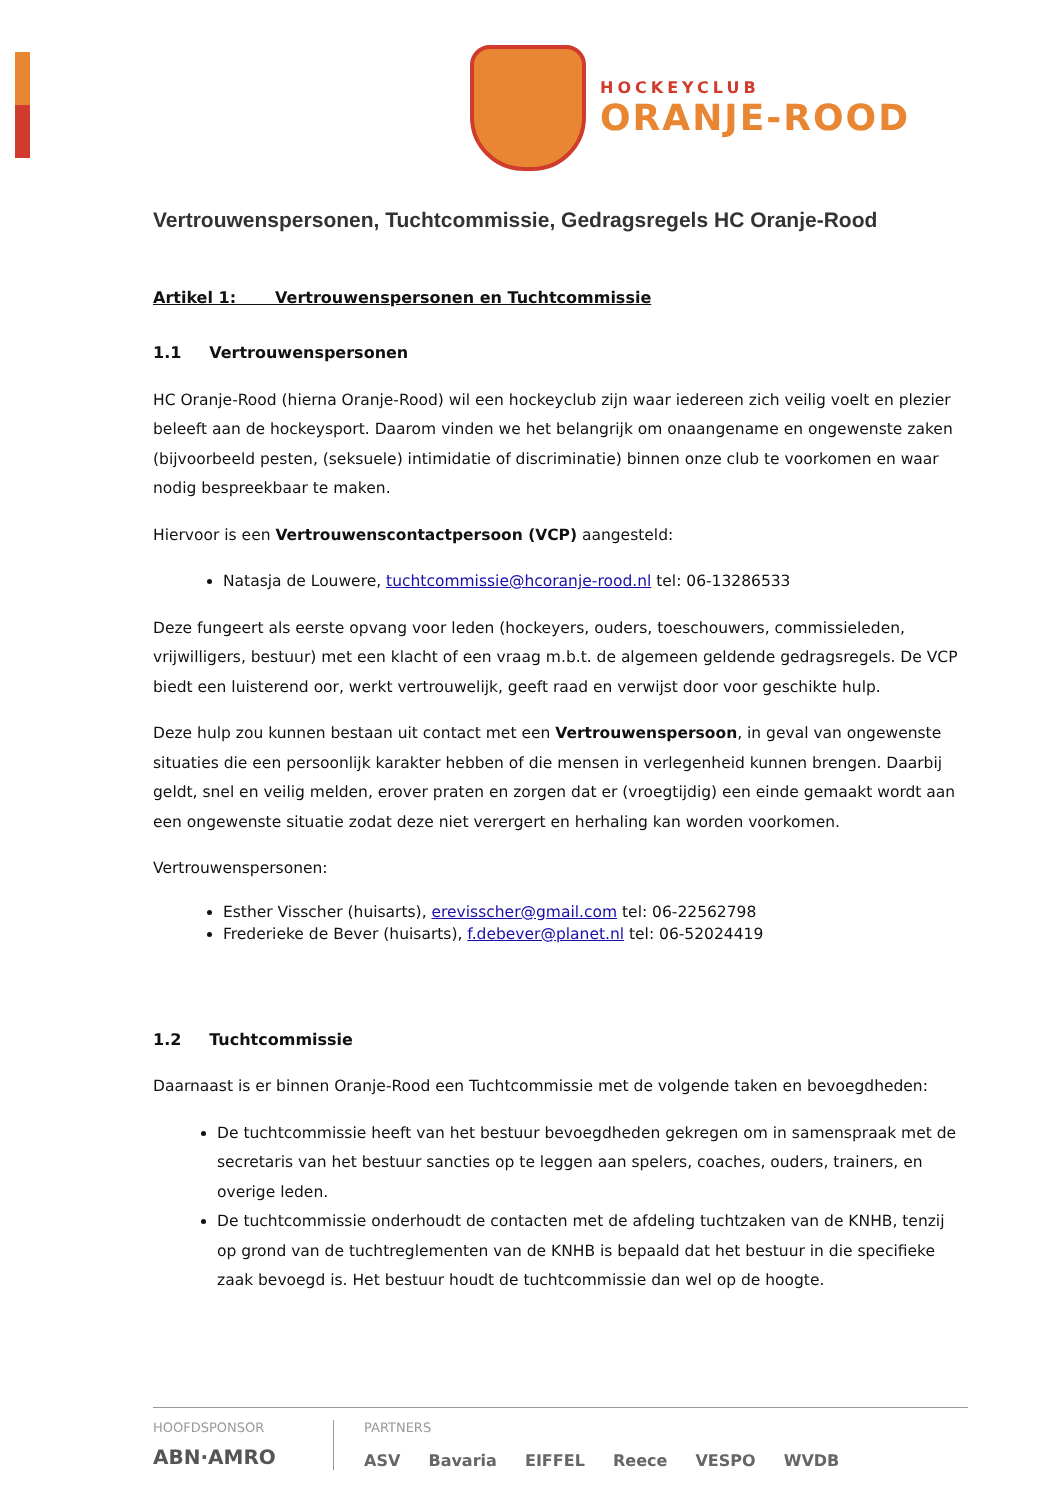HOCKEYCLUB
ORANJE-ROOD
Vertrouwenspersonen, Tuchtcommissie, Gedragsregels HC Oranje-Rood
Artikel 1: Vertrouwenspersonen en Tuchtcommissie
1.1 Vertrouwenspersonen
HC Oranje-Rood (hierna Oranje-Rood) wil een hockeyclub zijn waar iedereen zich veilig voelt en plezier beleeft aan de hockeysport. Daarom vinden we het belangrijk om onaangename en ongewenste zaken (bijvoorbeeld pesten, (seksuele) intimidatie of discriminatie) binnen onze club te voorkomen en waar nodig bespreekbaar te maken.
Hiervoor is een Vertrouwenscontactpersoon (VCP) aangesteld:
Natasja de Louwere, tuchtcommissie@hcoranje-rood.nl tel: 06-13286533
Deze fungeert als eerste opvang voor leden (hockeyers, ouders, toeschouwers, commissieleden, vrijwilligers, bestuur) met een klacht of een vraag m.b.t. de algemeen geldende gedragsregels. De VCP biedt een luisterend oor, werkt vertrouwelijk, geeft raad en verwijst door voor geschikte hulp.
Deze hulp zou kunnen bestaan uit contact met een Vertrouwenspersoon, in geval van ongewenste situaties die een persoonlijk karakter hebben of die mensen in verlegenheid kunnen brengen. Daarbij geldt, snel en veilig melden, erover praten en zorgen dat er (vroegtijdig) een einde gemaakt wordt aan een ongewenste situatie zodat deze niet verergert en herhaling kan worden voorkomen.
Vertrouwenspersonen:
Esther Visscher (huisarts), erevisscher@gmail.com tel: 06-22562798
Frederieke de Bever (huisarts), f.debever@planet.nl tel: 06-52024419
1.2 Tuchtcommissie
Daarnaast is er binnen Oranje-Rood een Tuchtcommissie met de volgende taken en bevoegdheden:
De tuchtcommissie heeft van het bestuur bevoegdheden gekregen om in samenspraak met de secretaris van het bestuur sancties op te leggen aan spelers, coaches, ouders, trainers, en overige leden.
De tuchtcommissie onderhoudt de contacten met de afdeling tuchtzaken van de KNHB, tenzij op grond van de tuchtreglementen van de KNHB is bepaald dat het bestuur in die specifieke zaak bevoegd is. Het bestuur houdt de tuchtcommissie dan wel op de hoogte.
HOOFDSPONSOR
ABN·AMRO
PARTNERS
ASV Bavaria EIFFEL Reece VESPO WVDB